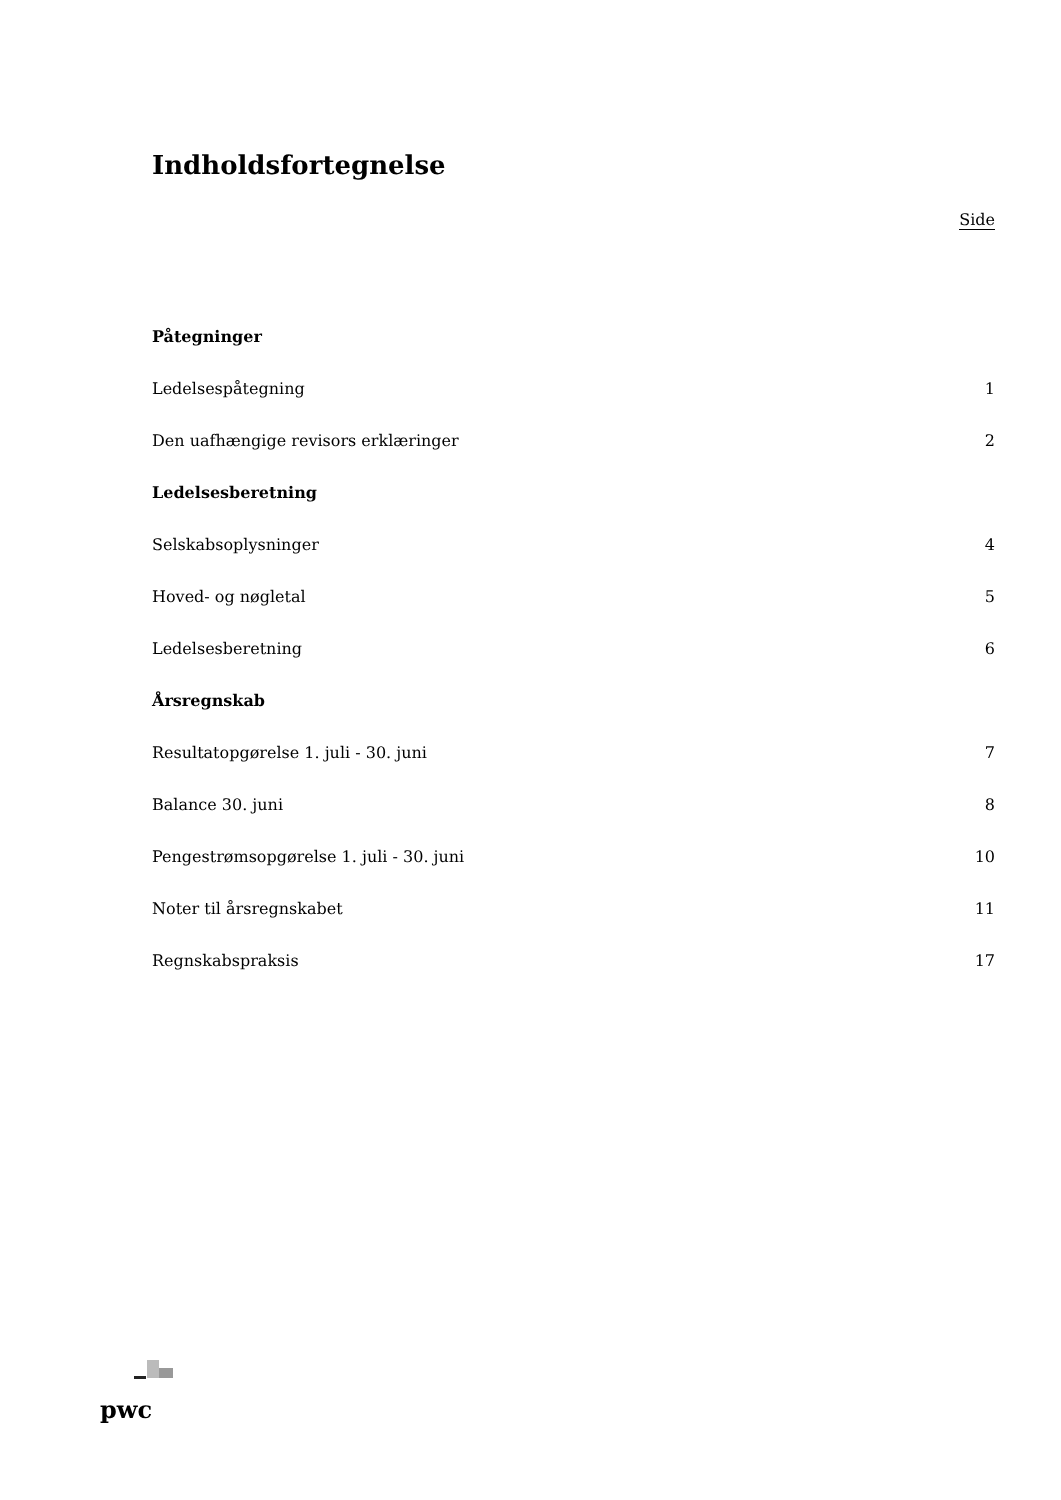Indholdsfortegnelse
Side
Påtegninger
Ledelsespåtegning 1
Den uafhængige revisors erklæringer 2
Ledelsesberetning
Selskabsoplysninger 4
Hoved- og nøgletal 5
Ledelsesberetning 6
Årsregnskab
Resultatopgørelse 1. juli - 30. juni 7
Balance 30. juni 8
Pengestrømsopgørelse 1. juli - 30. juni 10
Noter til årsregnskabet 11
Regnskabspraksis 17
pwc